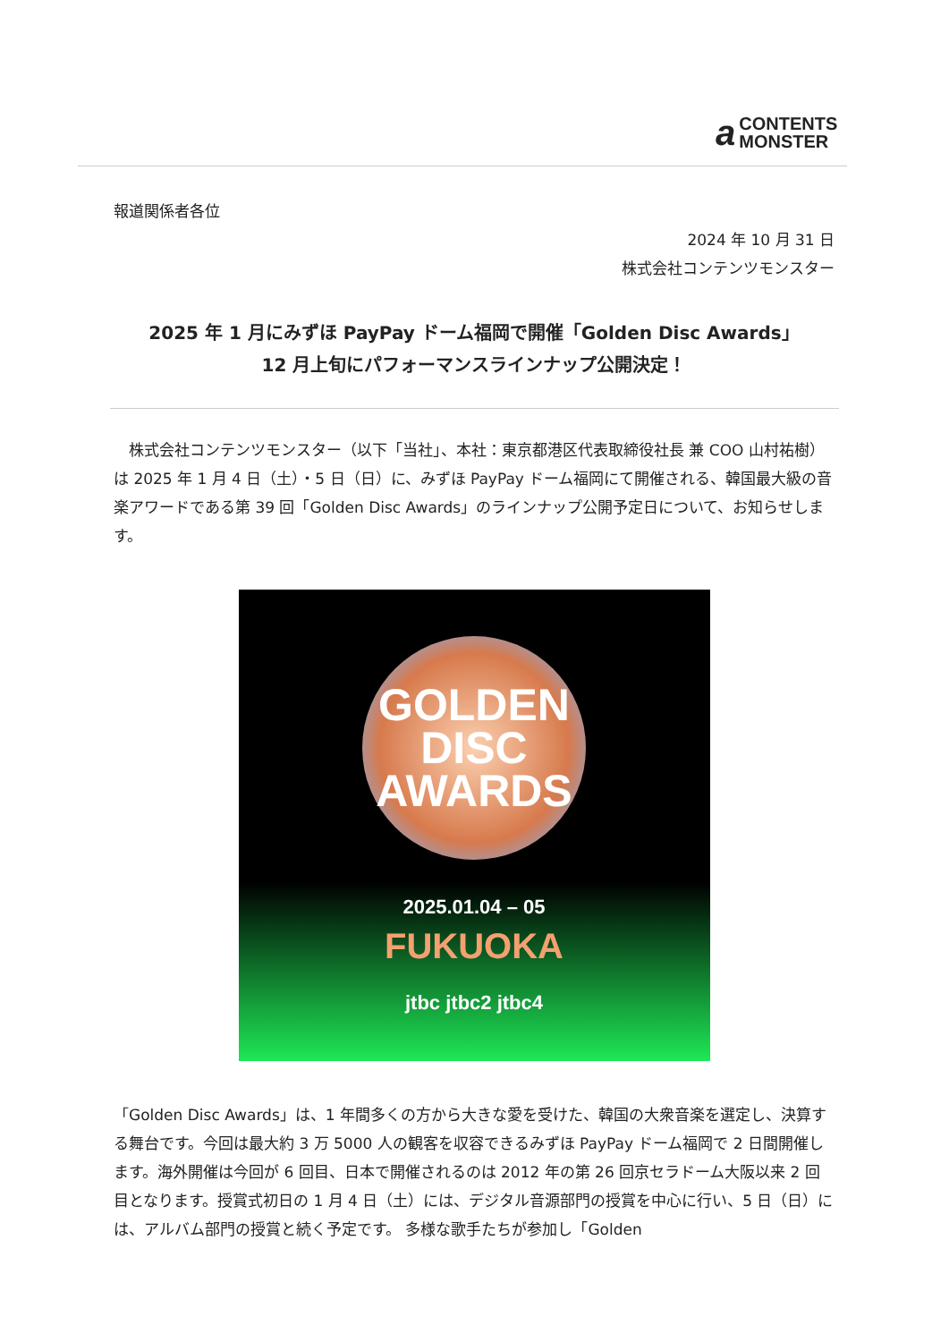a CONTENTS
MONSTER
報道関係者各位
2024 年 10 月 31 日
株式会社コンテンツモンスター
2025 年 1 月にみずほ PayPay ドーム福岡で開催「Golden Disc Awards」
12 月上旬にパフォーマンスラインナップ公開決定！
　株式会社コンテンツモンスター（以下「当社」、本社：東京都港区代表取締役社長 兼 COO 山村祐樹）は 2025 年 1 月 4 日（土）・5 日（日）に、みずほ PayPay ドーム福岡にて開催される、韓国最大級の音楽アワードである第 39 回「Golden Disc Awards」のラインナップ公開予定日について、お知らせします。
GOLDEN
DISC
AWARDS
2025.01.04 – 05
FUKUOKA
jtbc jtbc2 jtbc4
「Golden Disc Awards」は、1 年間多くの方から大きな愛を受けた、韓国の大衆音楽を選定し、決算する舞台です。今回は最大約 3 万 5000 人の観客を収容できるみずほ PayPay ドーム福岡で 2 日間開催します。海外開催は今回が 6 回目、日本で開催されるのは 2012 年の第 26 回京セラドーム大阪以来 2 回目となります。授賞式初日の 1 月 4 日（土）には、デジタル音源部門の授賞を中心に行い、5 日（日）には、アルバム部門の授賞と続く予定です。 多様な歌手たちが参加し「Golden